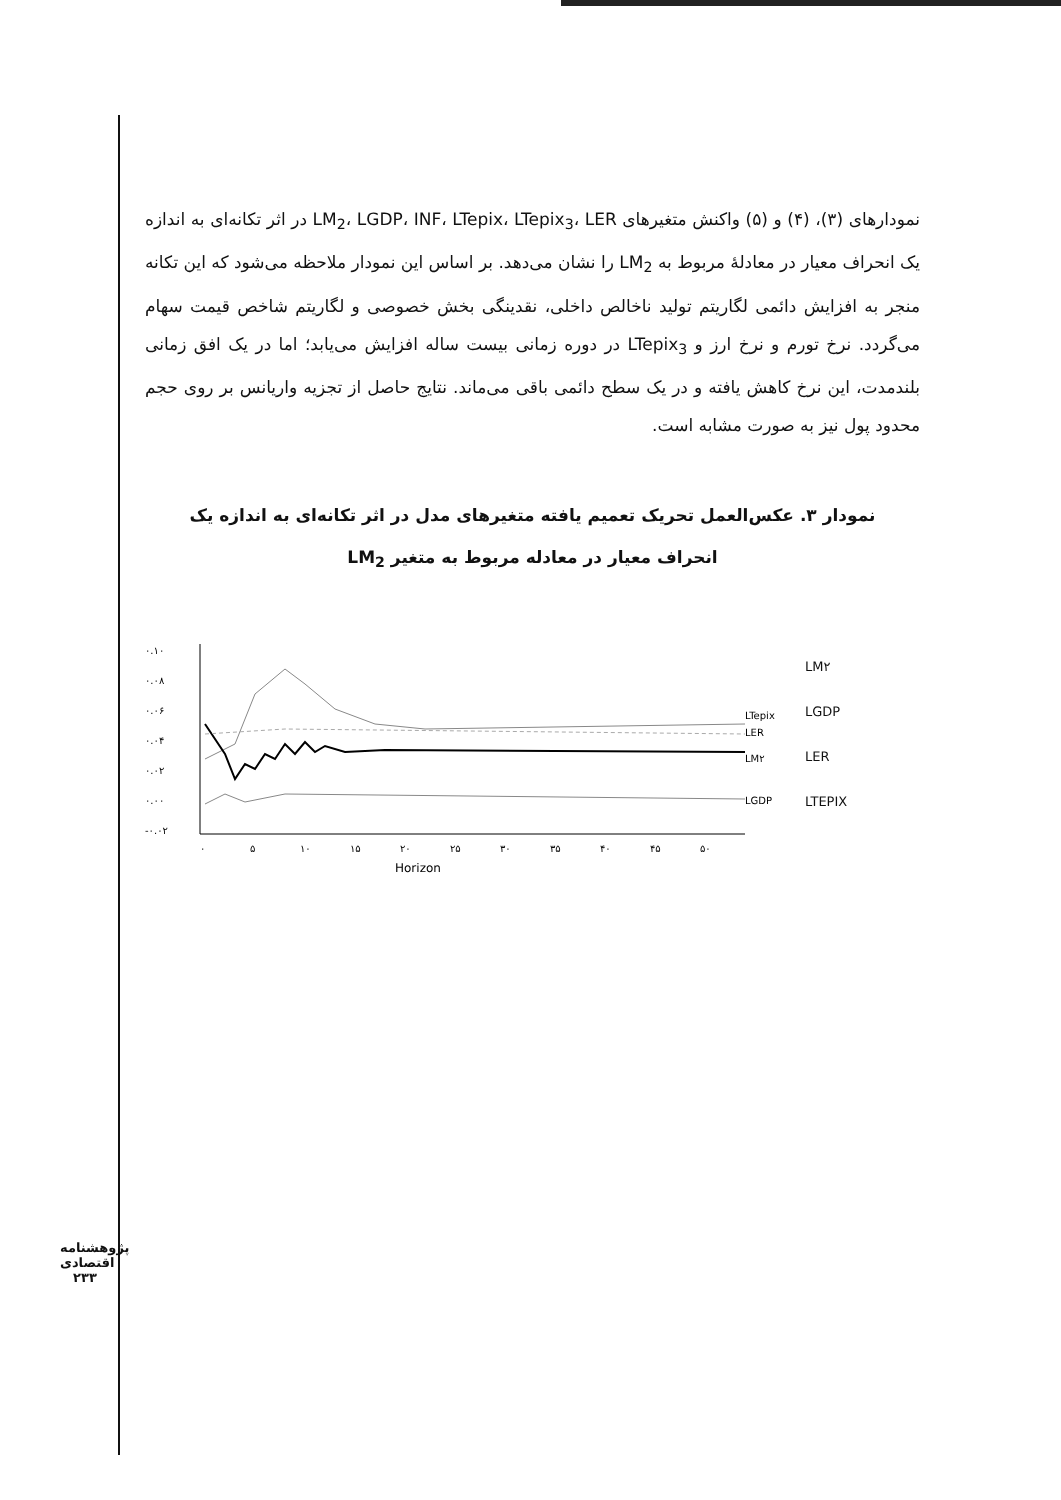نمودارهای (۳)، (۴) و (۵) واکنش متغیرهای LM<sub>2</sub>، LGDP، INF، LTepix، LTepix<sub>3</sub>، LER در اثر تکانه‌ای به اندازه یک انحراف معیار در معادلهٔ مربوط به LM<sub>2</sub> را نشان می‌دهد. بر اساس این نمودار ملاحظه می‌شود که این تکانه منجر به افزایش دائمی لگاریتم تولید ناخالص داخلی، نقدینگی بخش خصوصی و لگاریتم شاخص قیمت سهام می‌گردد. نرخ تورم و نرخ ارز و LTepix<sub>3</sub> در دوره زمانی بیست ساله افزایش می‌یابد؛ اما در یک افق زمانی بلندمدت، این نرخ کاهش یافته و در یک سطح دائمی باقی می‌ماند. نتایج حاصل از تجزیه واریانس بر روی حجم محدود پول نیز به صورت مشابه است.
نمودار ۳. عکس‌العمل تحریک تعمیم یافته متغیرهای مدل در اثر تکانه‌ای به اندازه یک
انحراف معیار در معادله مربوط به متغیر LM<sub>2</sub>
۰.۱۰
۰.۰۸
۰.۰۶
۰.۰۴
۰.۰۲
۰.۰۰
-۰.۰۲
LTepix
LER
LM۲
LGDP
۰
۵
۱۰
۱۵
۲۰
۲۵
۳۰
۳۵
۴۰
۴۵
۵۰
Horizon
LM۲
LGDP
LER
LTEPIX
پژوهشنامه اقتصادی
۲۳۳